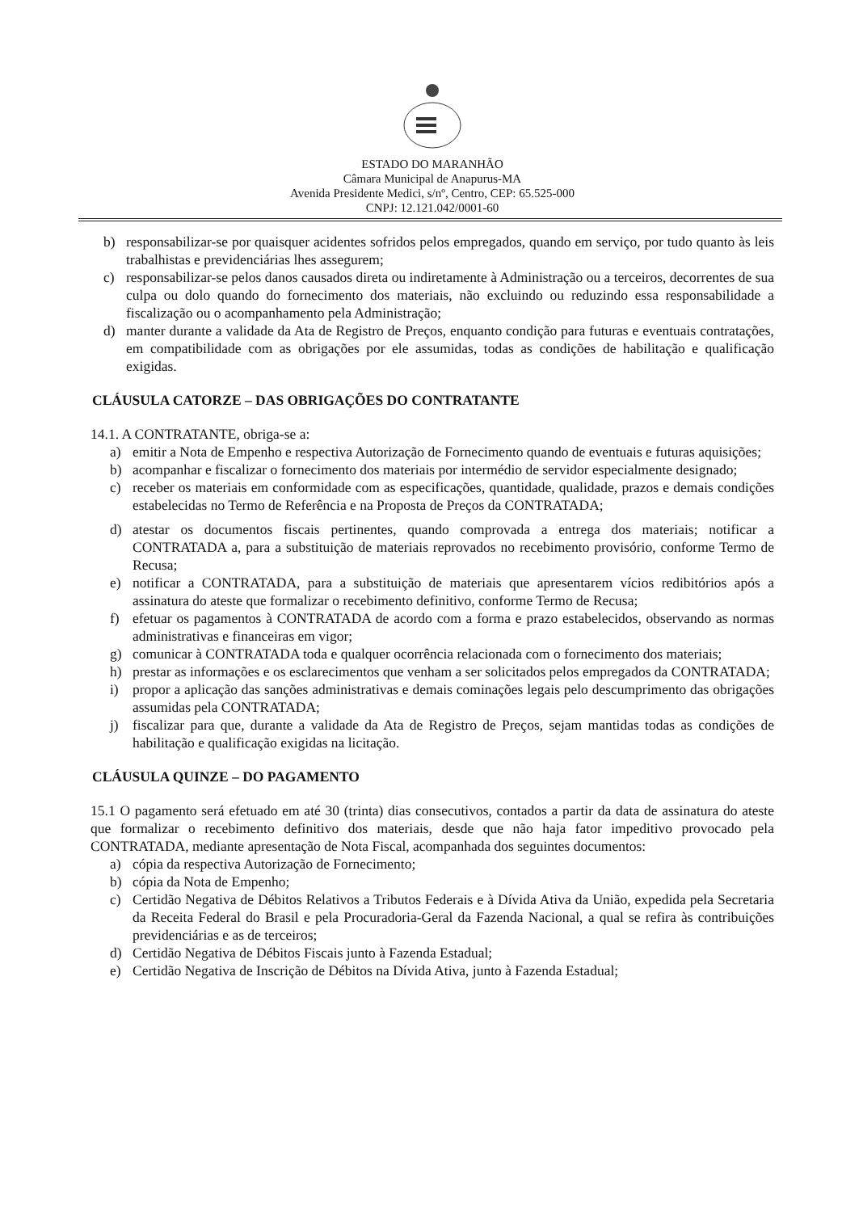ESTADO DO MARANHÃO
Câmara Municipal de Anapurus-MA
Avenida Presidente Medici, s/nº, Centro, CEP: 65.525-000
CNPJ: 12.121.042/0001-60
b) responsabilizar-se por quaisquer acidentes sofridos pelos empregados, quando em serviço, por tudo quanto às leis trabalhistas e previdenciárias lhes assegurem;
c) responsabilizar-se pelos danos causados direta ou indiretamente à Administração ou a terceiros, decorrentes de sua culpa ou dolo quando do fornecimento dos materiais, não excluindo ou reduzindo essa responsabilidade a fiscalização ou o acompanhamento pela Administração;
d) manter durante a validade da Ata de Registro de Preços, enquanto condição para futuras e eventuais contratações, em compatibilidade com as obrigações por ele assumidas, todas as condições de habilitação e qualificação exigidas.
CLÁUSULA CATORZE – DAS OBRIGAÇÕES DO CONTRATANTE
14.1. A CONTRATANTE, obriga-se a:
a) emitir a Nota de Empenho e respectiva Autorização de Fornecimento quando de eventuais e futuras aquisições;
b) acompanhar e fiscalizar o fornecimento dos materiais por intermédio de servidor especialmente designado;
c) receber os materiais em conformidade com as especificações, quantidade, qualidade, prazos e demais condições estabelecidas no Termo de Referência e na Proposta de Preços da CONTRATADA;
d) atestar os documentos fiscais pertinentes, quando comprovada a entrega dos materiais; notificar a CONTRATADA a, para a substituição de materiais reprovados no recebimento provisório, conforme Termo de Recusa;
e) notificar a CONTRATADA, para a substituição de materiais que apresentarem vícios redibitórios após a assinatura do ateste que formalizar o recebimento definitivo, conforme Termo de Recusa;
f) efetuar os pagamentos à CONTRATADA de acordo com a forma e prazo estabelecidos, observando as normas administrativas e financeiras em vigor;
g) comunicar à CONTRATADA toda e qualquer ocorrência relacionada com o fornecimento dos materiais;
h) prestar as informações e os esclarecimentos que venham a ser solicitados pelos empregados da CONTRATADA;
i) propor a aplicação das sanções administrativas e demais cominações legais pelo descumprimento das obrigações assumidas pela CONTRATADA;
j) fiscalizar para que, durante a validade da Ata de Registro de Preços, sejam mantidas todas as condições de habilitação e qualificação exigidas na licitação.
CLÁUSULA QUINZE – DO PAGAMENTO
15.1 O pagamento será efetuado em até 30 (trinta) dias consecutivos, contados a partir da data de assinatura do ateste que formalizar o recebimento definitivo dos materiais, desde que não haja fator impeditivo provocado pela CONTRATADA, mediante apresentação de Nota Fiscal, acompanhada dos seguintes documentos:
a) cópia da respectiva Autorização de Fornecimento;
b) cópia da Nota de Empenho;
c) Certidão Negativa de Débitos Relativos a Tributos Federais e à Dívida Ativa da União, expedida pela Secretaria da Receita Federal do Brasil e pela Procuradoria-Geral da Fazenda Nacional, a qual se refira às contribuições previdenciárias e as de terceiros;
d) Certidão Negativa de Débitos Fiscais junto à Fazenda Estadual;
e) Certidão Negativa de Inscrição de Débitos na Dívida Ativa, junto à Fazenda Estadual;